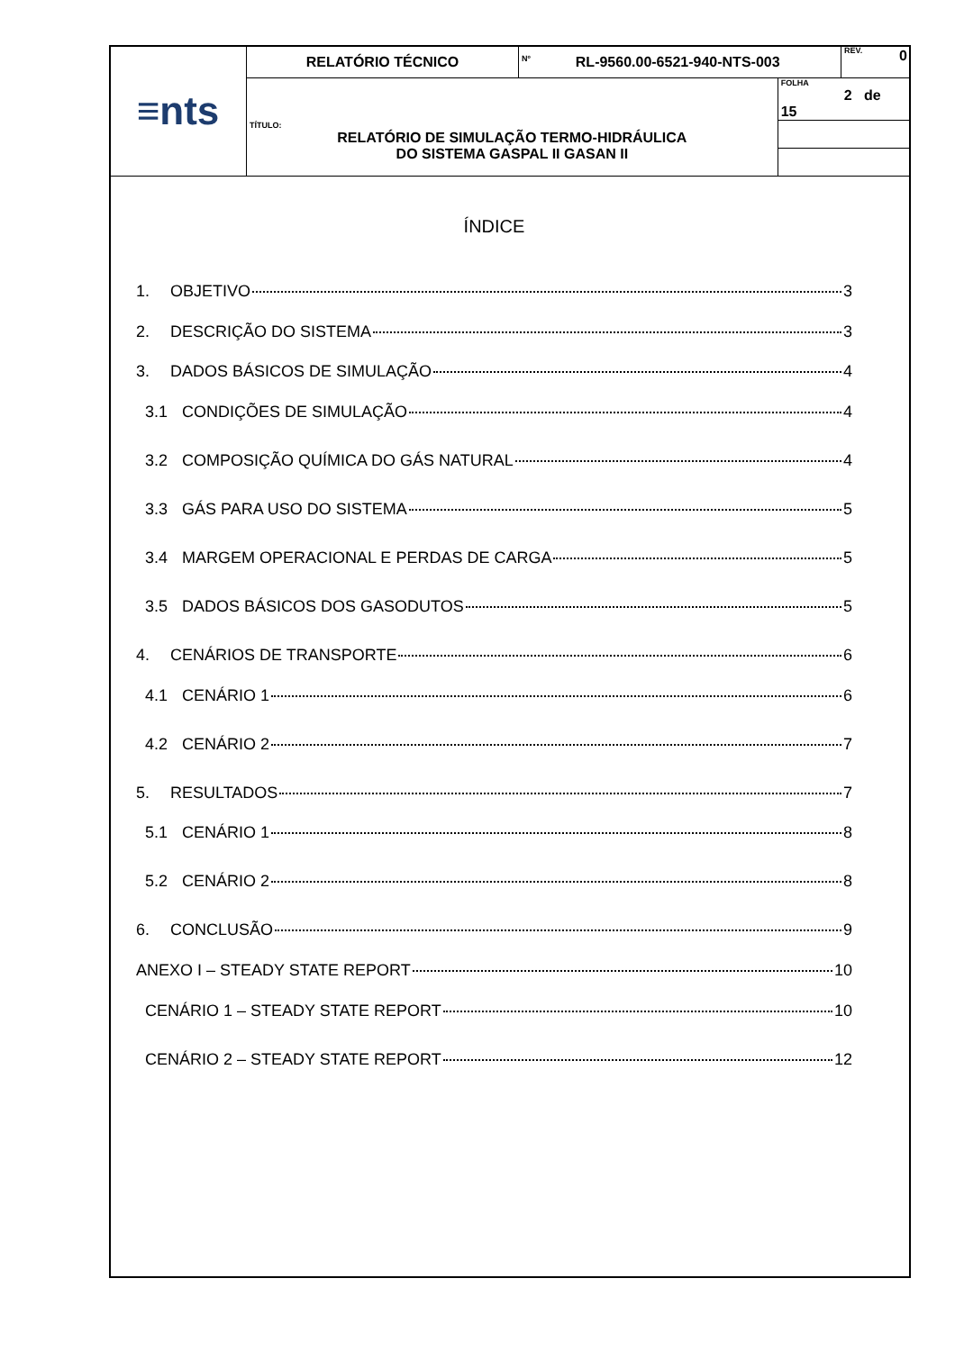| ≡nts | RELATÓRIO TÉCNICO | Nº RL-9560.00-6521-940-NTS-003 | | REV. 0 |
| | | | FOLHA 2 de 15 | |
| | TÍTULO: RELATÓRIO DE SIMULAÇÃO TERMO-HIDRÁULICA DO SISTEMA GASPAL II GASAN II | | | |
ÍNDICE
1. OBJETIVO 3
2. DESCRIÇÃO DO SISTEMA 3
3. DADOS BÁSICOS DE SIMULAÇÃO 4
3.1 CONDIÇÕES DE SIMULAÇÃO 4
3.2 COMPOSIÇÃO QUÍMICA DO GÁS NATURAL 4
3.3 GÁS PARA USO DO SISTEMA 5
3.4 MARGEM OPERACIONAL E PERDAS DE CARGA 5
3.5 DADOS BÁSICOS DOS GASODUTOS 5
4. CENÁRIOS DE TRANSPORTE 6
4.1 CENÁRIO 1 6
4.2 CENÁRIO 2 7
5. RESULTADOS 7
5.1 CENÁRIO 1 8
5.2 CENÁRIO 2 8
6. CONCLUSÃO 9
ANEXO I – STEADY STATE REPORT 10
CENÁRIO 1 – STEADY STATE REPORT 10
CENÁRIO 2 – STEADY STATE REPORT 12